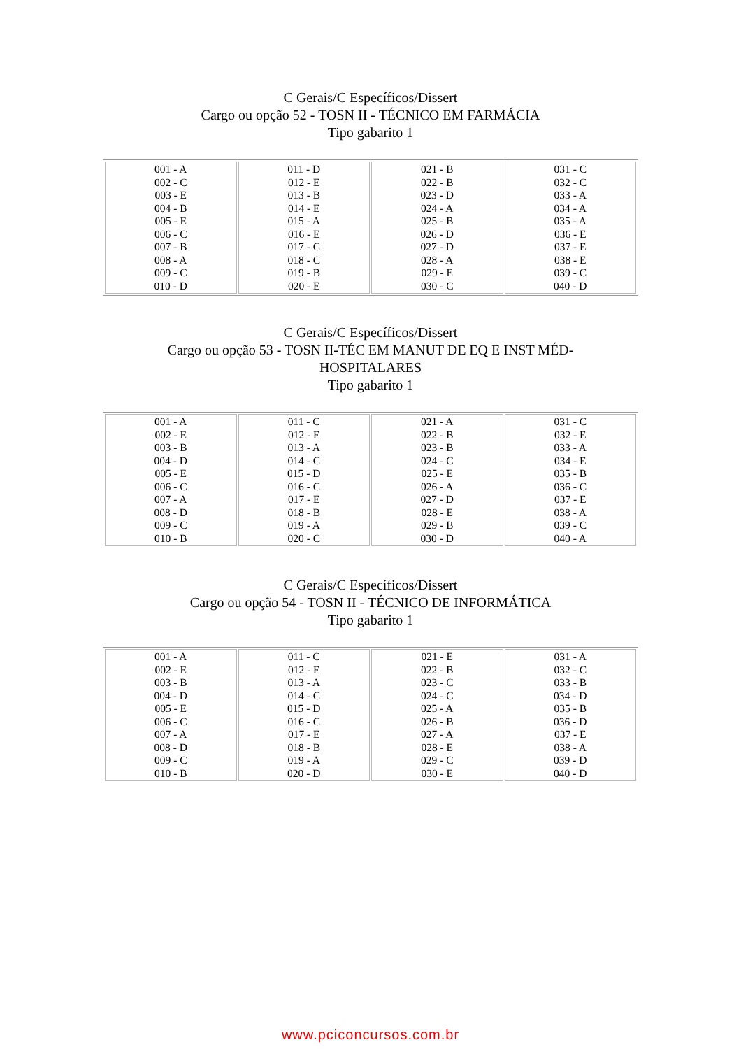C Gerais/C Específicos/Dissert
Cargo ou opção 52 - TOSN II - TÉCNICO EM FARMÁCIA
Tipo gabarito 1
| 001 - A 002 - C 003 - E 004 - B 005 - E 006 - C 007 - B 008 - A 009 - C 010 - D | 011 - D 012 - E 013 - B 014 - E 015 - A 016 - E 017 - C 018 - C 019 - B 020 - E | 021 - B 022 - B 023 - D 024 - A 025 - B 026 - D 027 - D 028 - A 029 - E 030 - C | 031 - C 032 - C 033 - A 034 - A 035 - A 036 - E 037 - E 038 - E 039 - C 040 - D |
C Gerais/C Específicos/Dissert
Cargo ou opção 53 - TOSN II-TÉC EM MANUT DE EQ E INST MÉD-HOSPITALARES
Tipo gabarito 1
| 001 - A 002 - E 003 - B 004 - D 005 - E 006 - C 007 - A 008 - D 009 - C 010 - B | 011 - C 012 - E 013 - A 014 - C 015 - D 016 - C 017 - E 018 - B 019 - A 020 - C | 021 - A 022 - B 023 - B 024 - C 025 - E 026 - A 027 - D 028 - E 029 - B 030 - D | 031 - C 032 - E 033 - A 034 - E 035 - B 036 - C 037 - E 038 - A 039 - C 040 - A |
C Gerais/C Específicos/Dissert
Cargo ou opção 54 - TOSN II - TÉCNICO DE INFORMÁTICA
Tipo gabarito 1
| 001 - A 002 - E 003 - B 004 - D 005 - E 006 - C 007 - A 008 - D 009 - C 010 - B | 011 - C 012 - E 013 - A 014 - C 015 - D 016 - C 017 - E 018 - B 019 - A 020 - D | 021 - E 022 - B 023 - C 024 - C 025 - A 026 - B 027 - A 028 - E 029 - C 030 - E | 031 - A 032 - C 033 - B 034 - D 035 - B 036 - D 037 - E 038 - A 039 - D 040 - D |
www.pciconcursos.com.br